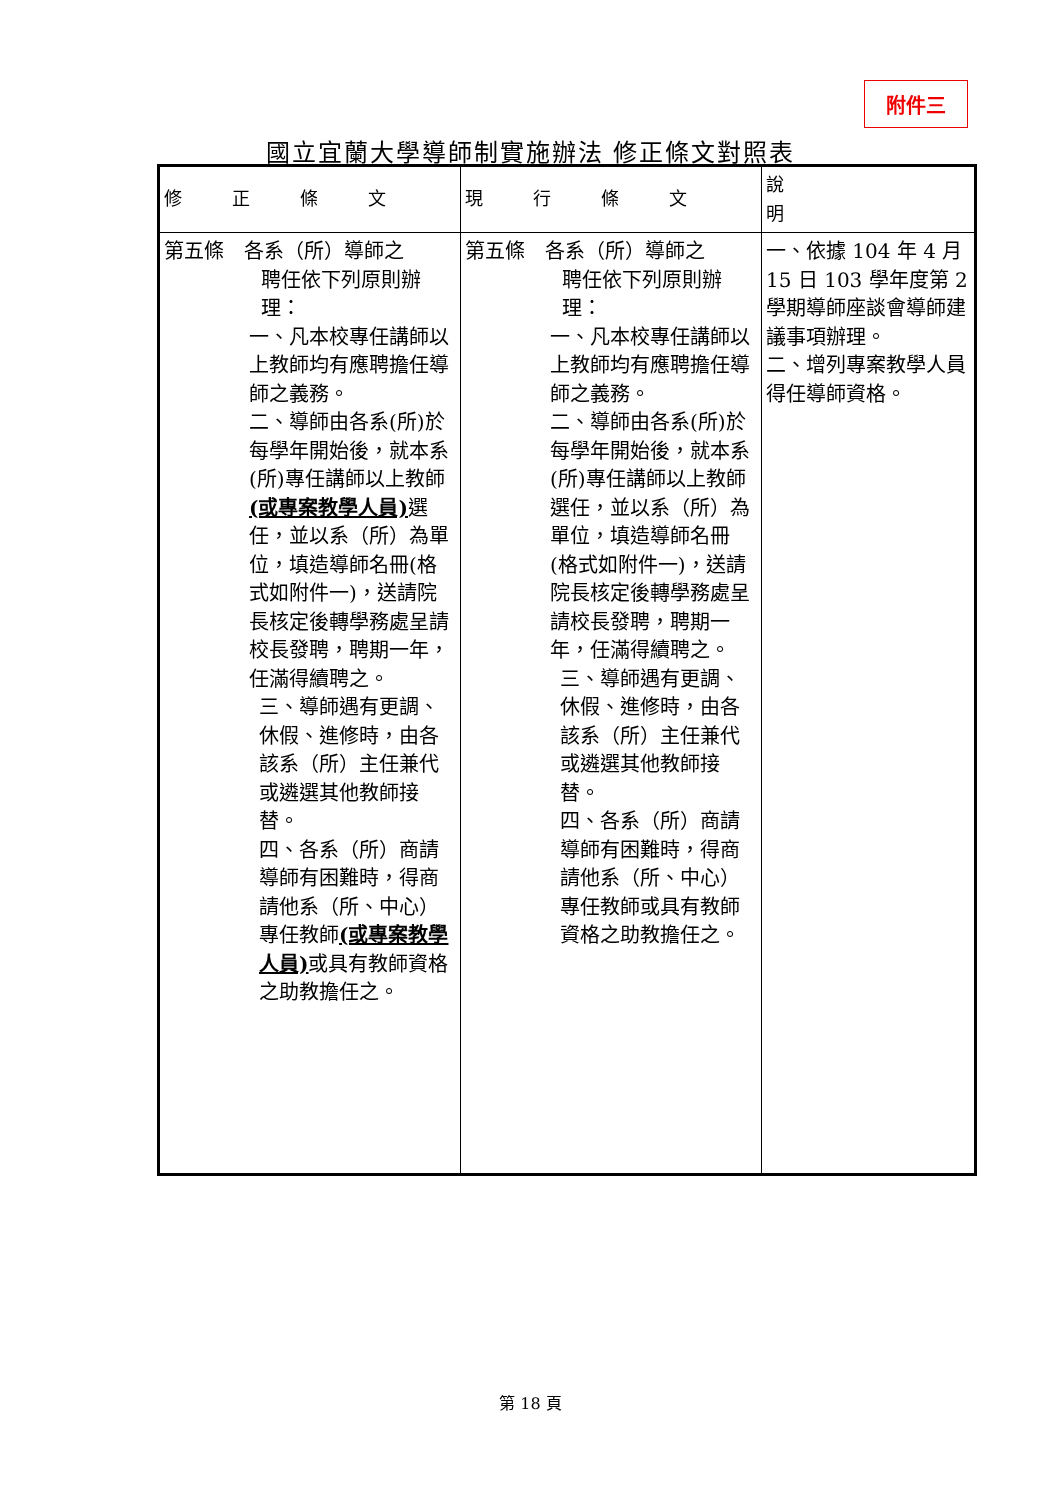附件三
國立宜蘭大學導師制實施辦法 修正條文對照表
| 修正條文 | 現行條文 | 說 明 |
| --- | --- | --- |
| 第五條 各系（所）導師之 聘任依下列原則辦理： 一、凡本校專任講師以上教師均有應聘擔任導師之義務。 二、導師由各系(所)於每學年開始後，就本系(所)專任講師以上教師 (或專案教學人員) 選任，並以系（所）為單位，填造導師名冊(格式如附件一)，送請院長核定後轉學務處呈請校長發聘，聘期一年，任滿得續聘之。 三、導師遇有更調、休假、進修時，由各該系（所）主任兼代或遴選其他教師接替。 四、各系（所）商請導師有困難時，得商請他系（所、中心）專任教師 (或專案教學人員) 或具有教師資格之助教擔任之。 | 第五條 各系（所）導師之 聘任依下列原則辦理： 一、凡本校專任講師以上教師均有應聘擔任導師之義務。 二、導師由各系(所)於每學年開始後，就本系(所)專任講師以上教師選任，並以系（所）為單位，填造導師名冊(格式如附件一)，送請院長核定後轉學務處呈請校長發聘，聘期一年，任滿得續聘之。 三、導師遇有更調、休假、進修時，由各該系（所）主任兼代或遴選其他教師接替。 四、各系（所）商請導師有困難時，得商請他系（所、中心）專任教師或具有教師資格之助教擔任之。 | 一、依據 104 年 4 月 15 日 103 學年度第 2 學期導師座談會導師建議事項辦理。 二、增列專案教學人員得任導師資格。 |
第 18 頁